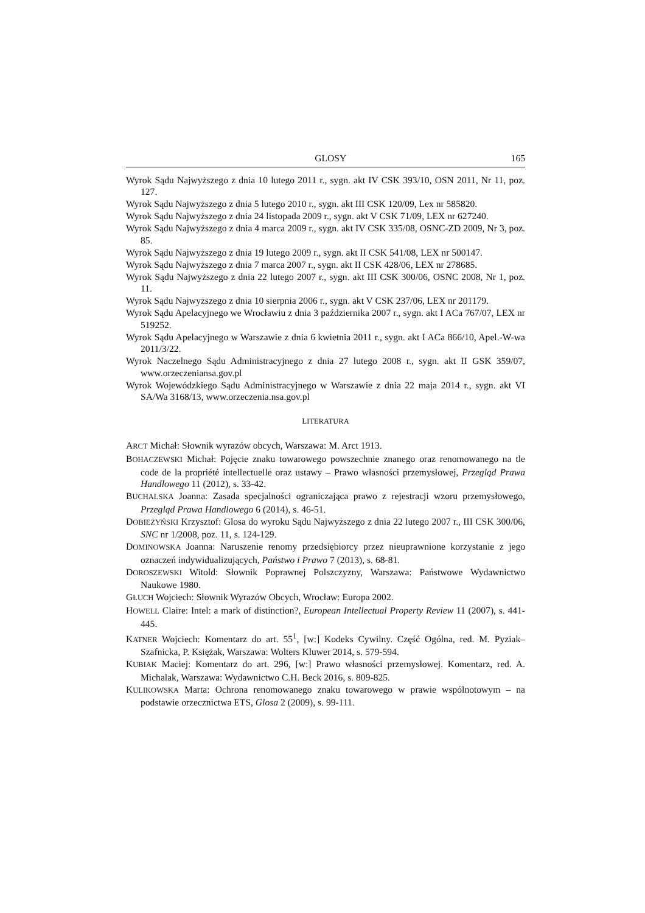GLOSY 165
Wyrok Sądu Najwyższego z dnia 10 lutego 2011 r., sygn. akt IV CSK 393/10, OSN 2011, Nr 11, poz. 127.
Wyrok Sądu Najwyższego z dnia 5 lutego 2010 r., sygn. akt III CSK 120/09, Lex nr 585820.
Wyrok Sądu Najwyższego z dnia 24 listopada 2009 r., sygn. akt V CSK 71/09, LEX nr 627240.
Wyrok Sądu Najwyższego z dnia 4 marca 2009 r., sygn. akt IV CSK 335/08, OSNC-ZD 2009, Nr 3, poz. 85.
Wyrok Sądu Najwyższego z dnia 19 lutego 2009 r., sygn. akt II CSK 541/08, LEX nr 500147.
Wyrok Sądu Najwyższego z dnia 7 marca 2007 r., sygn. akt II CSK 428/06, LEX nr 278685.
Wyrok Sądu Najwyższego z dnia 22 lutego 2007 r., sygn. akt III CSK 300/06, OSNC 2008, Nr 1, poz. 11.
Wyrok Sądu Najwyższego z dnia 10 sierpnia 2006 r., sygn. akt V CSK 237/06, LEX nr 201179.
Wyrok Sądu Apelacyjnego we Wrocławiu z dnia 3 października 2007 r., sygn. akt I ACa 767/07, LEX nr 519252.
Wyrok Sądu Apelacyjnego w Warszawie z dnia 6 kwietnia 2011 r., sygn. akt I ACa 866/10, Apel.-W-wa 2011/3/22.
Wyrok Naczelnego Sądu Administracyjnego z dnia 27 lutego 2008 r., sygn. akt II GSK 359/07, www.orzeczeniansa.gov.pl
Wyrok Wojewódzkiego Sądu Administracyjnego w Warszawie z dnia 22 maja 2014 r., sygn. akt VI SA/Wa 3168/13, www.orzeczenia.nsa.gov.pl
LITERATURA
ARCT Michał: Słownik wyrazów obcych, Warszawa: M. Arct 1913.
BOHACZEWSKI Michał: Pojęcie znaku towarowego powszechnie znanego oraz renomowanego na tle code de la propriété intellectuelle oraz ustawy – Prawo własności przemysłowej, Przegląd Prawa Handlowego 11 (2012), s. 33-42.
BUCHALSKA Joanna: Zasada specjalności ograniczająca prawo z rejestracji wzoru przemysłowego, Przegląd Prawa Handlowego 6 (2014), s. 46-51.
DOBIEŻYŃSKI Krzysztof: Glosa do wyroku Sądu Najwyższego z dnia 22 lutego 2007 r., III CSK 300/06, SNC nr 1/2008, poz. 11, s. 124-129.
DOMINOWSKA Joanna: Naruszenie renomy przedsiębiorcy przez nieuprawnione korzystanie z jego oznaczeń indywidualizujących, Państwo i Prawo 7 (2013), s. 68-81.
DOROSZEWSKI Witold: Słownik Poprawnej Polszczyzny, Warszawa: Państwowe Wydawnictwo Naukowe 1980.
GŁUCH Wojciech: Słownik Wyrazów Obcych, Wrocław: Europa 2002.
HOWELL Claire: Intel: a mark of distinction?, European Intellectual Property Review 11 (2007), s. 441-445.
KATNER Wojciech: Komentarz do art. 55<sup>1</sup>, [w:] Kodeks Cywilny. Część Ogólna, red. M. Pyziak–Szafnicka, P. Księżak, Warszawa: Wolters Kluwer 2014, s. 579-594.
KUBIAK Maciej: Komentarz do art. 296, [w:] Prawo własności przemysłowej. Komentarz, red. A. Michalak, Warszawa: Wydawnictwo C.H. Beck 2016, s. 809-825.
KULIKOWSKA Marta: Ochrona renomowanego znaku towarowego w prawie wspólnotowym – na podstawie orzecznictwa ETS, Glosa 2 (2009), s. 99-111.